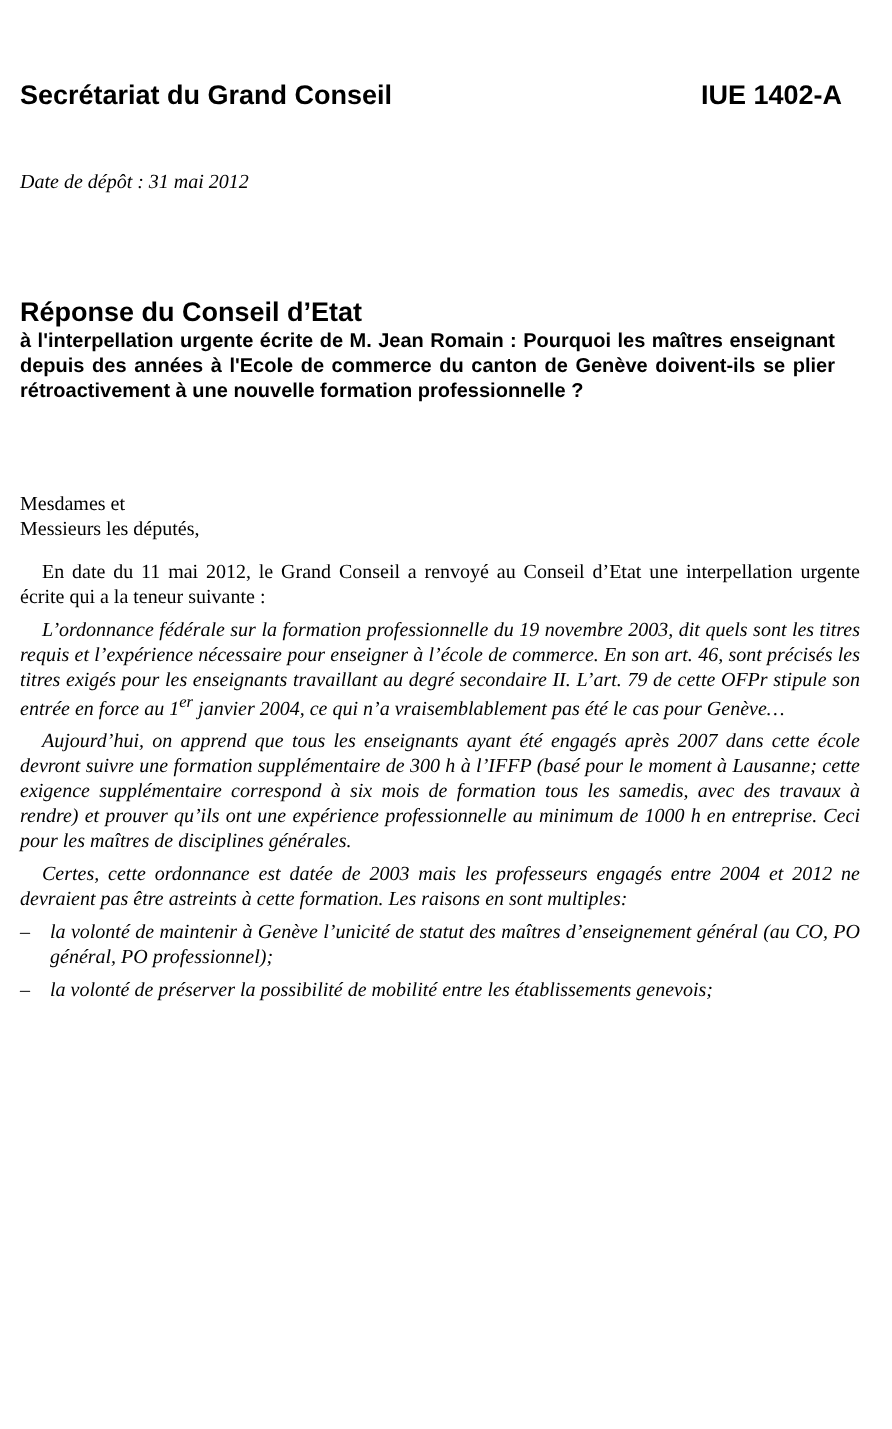Secrétariat du Grand Conseil IUE 1402-A
Date de dépôt : 31 mai 2012
Réponse du Conseil d’Etat
à l'interpellation urgente écrite de M. Jean Romain : Pourquoi les maîtres enseignant depuis des années à l'Ecole de commerce du canton de Genève doivent-ils se plier rétroactivement à une nouvelle formation professionnelle ?
Mesdames et
Messieurs les députés,
En date du 11 mai 2012, le Grand Conseil a renvoyé au Conseil d’Etat une interpellation urgente écrite qui a la teneur suivante :
L’ordonnance fédérale sur la formation professionnelle du 19 novembre 2003, dit quels sont les titres requis et l’expérience nécessaire pour enseigner à l’école de commerce. En son art. 46, sont précisés les titres exigés pour les enseignants travaillant au degré secondaire II. L’art. 79 de cette OFPr stipule son entrée en force au 1<sup>er</sup> janvier 2004, ce qui n’a vraisemblablement pas été le cas pour Genève…
Aujourd’hui, on apprend que tous les enseignants ayant été engagés après 2007 dans cette école devront suivre une formation supplémentaire de 300 h à l’IFFP (basé pour le moment à Lausanne; cette exigence supplémentaire correspond à six mois de formation tous les samedis, avec des travaux à rendre) et prouver qu’ils ont une expérience professionnelle au minimum de 1000 h en entreprise. Ceci pour les maîtres de disciplines générales.
Certes, cette ordonnance est datée de 2003 mais les professeurs engagés entre 2004 et 2012 ne devraient pas être astreints à cette formation. Les raisons en sont multiples:
– la volonté de maintenir à Genève l’unicité de statut des maîtres d’enseignement général (au CO, PO général, PO professionnel);
– la volonté de préserver la possibilité de mobilité entre les établissements genevois;